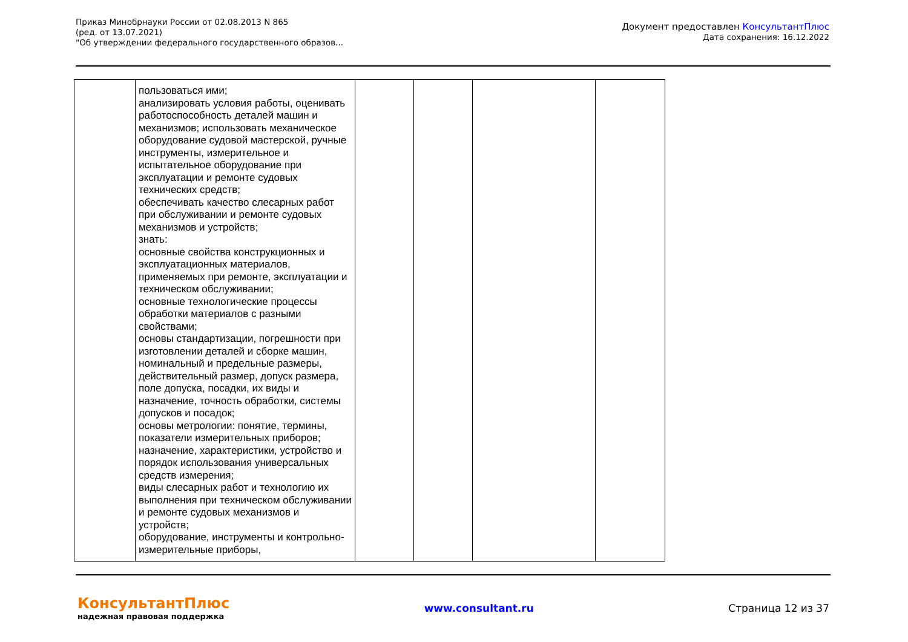Приказ Минобрнауки России от 02.08.2013 N 865
(ред. от 13.07.2021)
"Об утверждении федерального государственного образов...
Документ предоставлен КонсультантПлюс
Дата сохранения: 16.12.2022
| | пользоваться ими; анализировать условия работы, оценивать работоспособность деталей машин и механизмов; использовать механическое оборудование судовой мастерской, ручные инструменты, измерительное и испытательное оборудование при эксплуатации и ремонте судовых технических средств; обеспечивать качество слесарных работ при обслуживании и ремонте судовых механизмов и устройств; знать: основные свойства конструкционных и эксплуатационных материалов, применяемых при ремонте, эксплуатации и техническом обслуживании; основные технологические процессы обработки материалов с разными свойствами; основы стандартизации, погрешности при изготовлении деталей и сборке машин, номинальный и предельные размеры, действительный размер, допуск размера, поле допуска, посадки, их виды и назначение, точность обработки, системы допусков и посадок; основы метрологии: понятие, термины, показатели измерительных приборов; назначение, характеристики, устройство и порядок использования универсальных средств измерения; виды слесарных работ и технологию их выполнения при техническом обслуживании и ремонте судовых механизмов и устройств; оборудование, инструменты и контрольно-измерительные приборы, | | | | |
КонсультантПлюс
надежная правовая поддержка
www.consultant.ru Страница 12 из 37